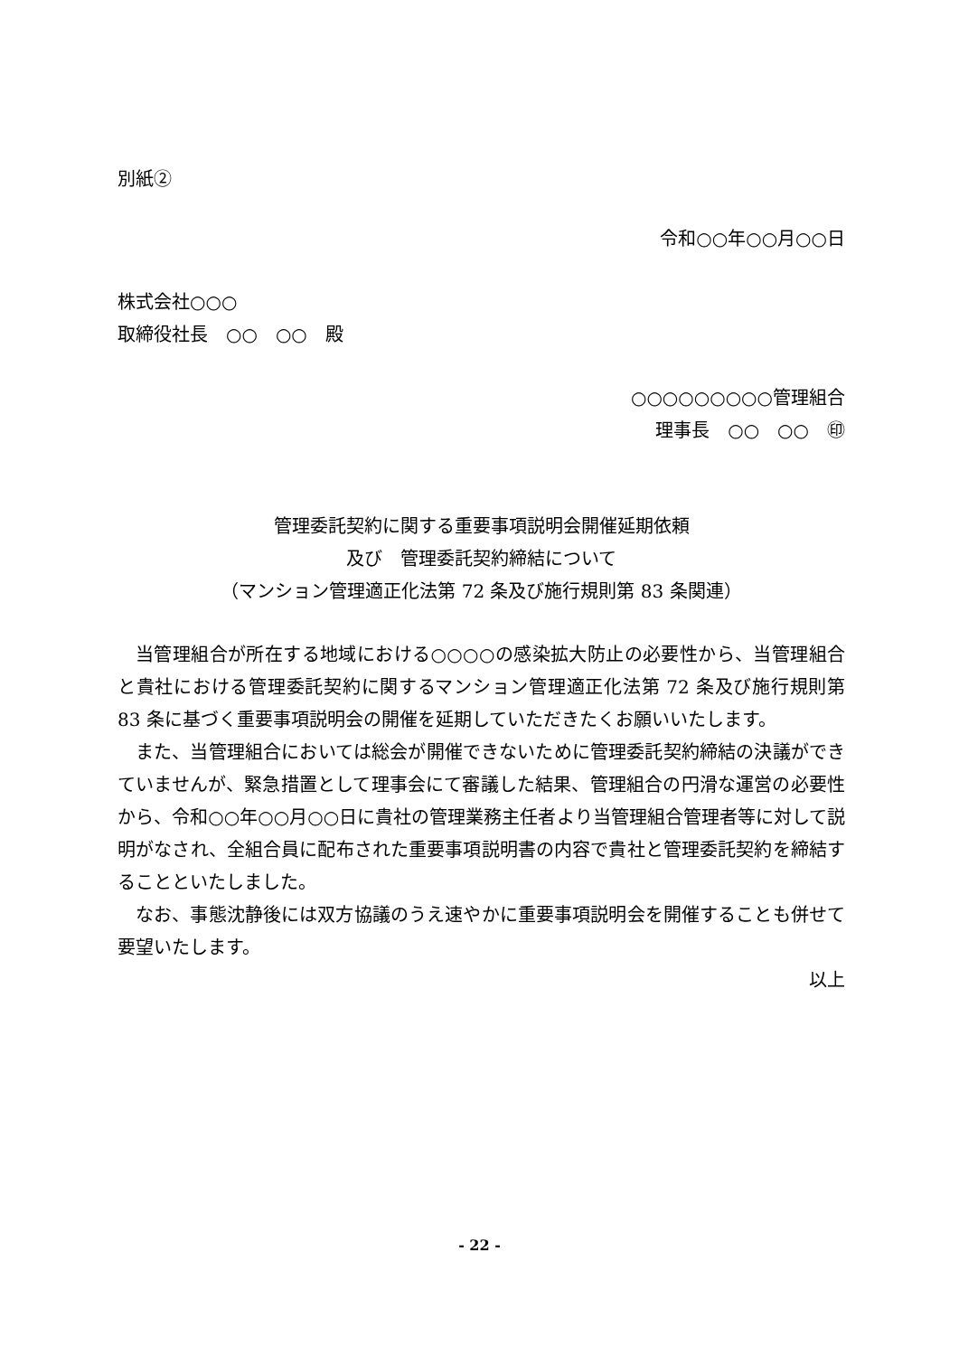別紙②
令和○○年○○月○○日
株式会社○○○
取締役社長　○○　○○　殿
○○○○○○○○○管理組合
理事長　○○　○○　㊞
管理委託契約に関する重要事項説明会開催延期依頼
及び　管理委託契約締結について
（マンション管理適正化法第 72 条及び施行規則第 83 条関連）
当管理組合が所在する地域における○○○○の感染拡大防止の必要性から、当管理組合と貴社における管理委託契約に関するマンション管理適正化法第 72 条及び施行規則第 83 条に基づく重要事項説明会の開催を延期していただきたくお願いいたします。
また、当管理組合においては総会が開催できないために管理委託契約締結の決議ができていませんが、緊急措置として理事会にて審議した結果、管理組合の円滑な運営の必要性から、令和○○年○○月○○日に貴社の管理業務主任者より当管理組合管理者等に対して説明がなされ、全組合員に配布された重要事項説明書の内容で貴社と管理委託契約を締結することといたしました。
なお、事態沈静後には双方協議のうえ速やかに重要事項説明会を開催することも併せて要望いたします。
以上
- 22 -